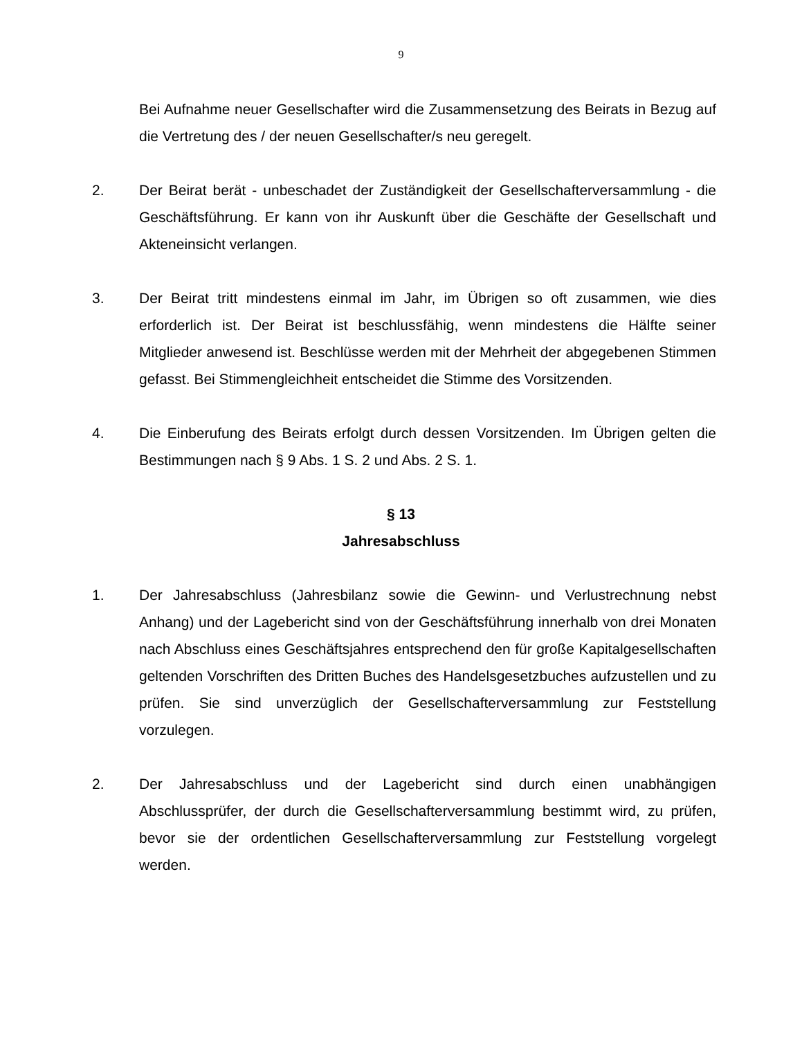9
Bei Aufnahme neuer Gesellschafter wird die Zusammensetzung des Beirats in Bezug auf die Vertretung des / der neuen Gesellschafter/s neu geregelt.
2. Der Beirat berät - unbeschadet der Zuständigkeit der Gesellschafterversammlung - die Geschäftsführung. Er kann von ihr Auskunft über die Geschäfte der Gesellschaft und Akteneinsicht verlangen.
3. Der Beirat tritt mindestens einmal im Jahr, im Übrigen so oft zusammen, wie dies erforderlich ist. Der Beirat ist beschlussfähig, wenn mindestens die Hälfte seiner Mitglieder anwesend ist. Beschlüsse werden mit der Mehrheit der abgegebenen Stimmen gefasst. Bei Stimmengleichheit entscheidet die Stimme des Vorsitzenden.
4. Die Einberufung des Beirats erfolgt durch dessen Vorsitzenden. Im Übrigen gelten die Bestimmungen nach § 9 Abs. 1 S. 2 und Abs. 2 S. 1.
§ 13
Jahresabschluss
1. Der Jahresabschluss (Jahresbilanz sowie die Gewinn- und Verlustrechnung nebst Anhang) und der Lagebericht sind von der Geschäftsführung innerhalb von drei Monaten nach Abschluss eines Geschäftsjahres entsprechend den für große Kapitalgesellschaften geltenden Vorschriften des Dritten Buches des Handelsgesetzbuches aufzustellen und zu prüfen. Sie sind unverzüglich der Gesellschafterversammlung zur Feststellung vorzulegen.
2. Der Jahresabschluss und der Lagebericht sind durch einen unabhängigen Abschlussprüfer, der durch die Gesellschafterversammlung bestimmt wird, zu prüfen, bevor sie der ordentlichen Gesellschafterversammlung zur Feststellung vorgelegt werden.